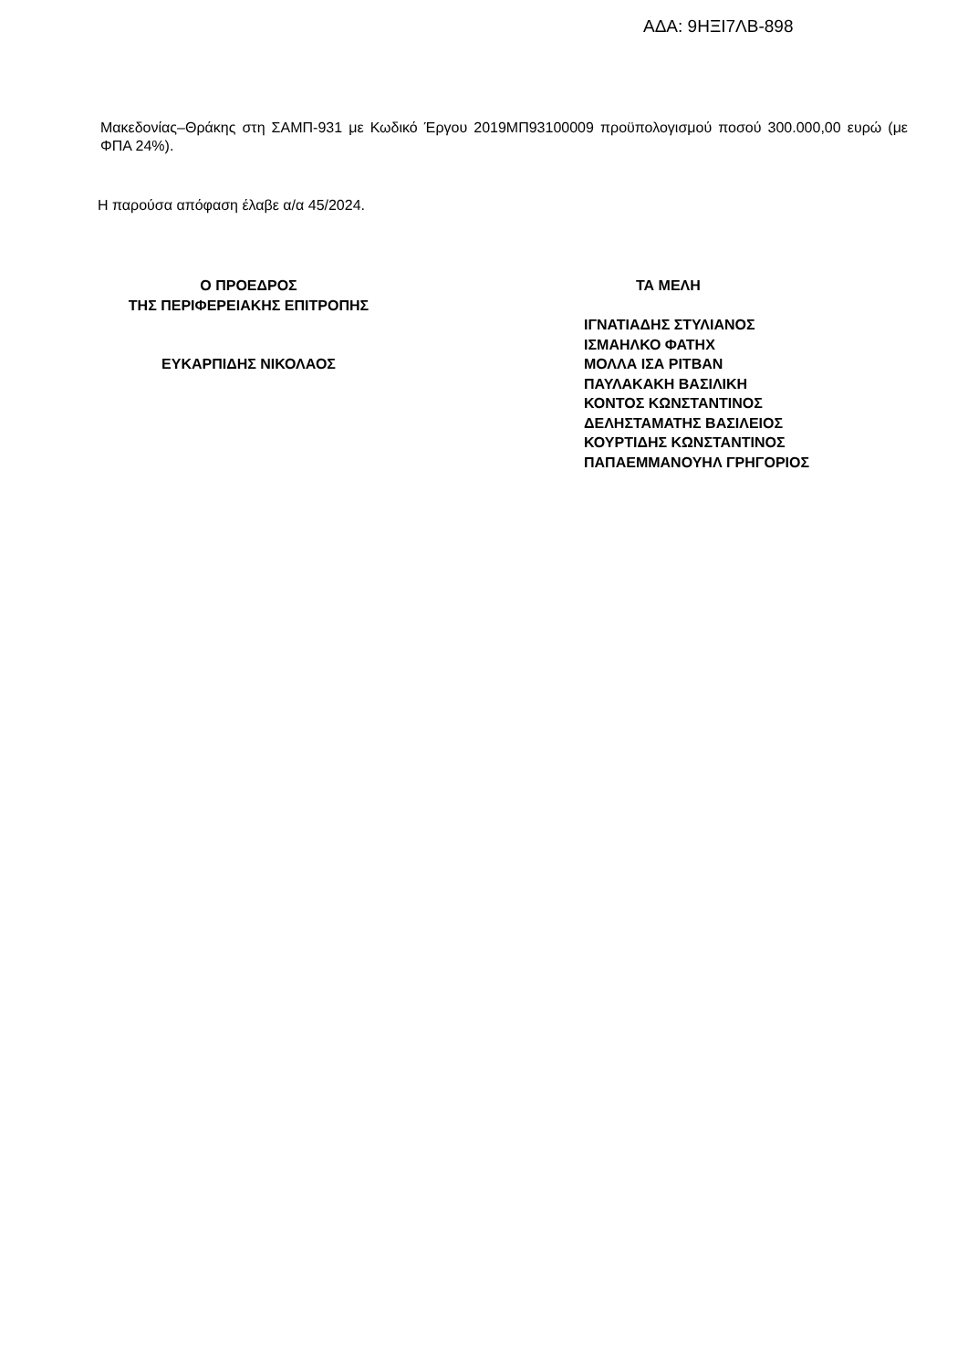ΑΔΑ: 9ΗΞΙ7ΛΒ-898
Μακεδονίας–Θράκης στη ΣΑΜΠ-931 με Κωδικό Έργου 2019ΜΠ93100009 προϋπολογισμού ποσού 300.000,00 ευρώ (με ΦΠΑ 24%).
Η παρούσα απόφαση έλαβε α/α 45/2024.
Ο ΠΡΟΕΔΡΟΣ
ΤΗΣ ΠΕΡΙΦΕΡΕΙΑΚΗΣ ΕΠΙΤΡΟΠΗΣ
ΕΥΚΑΡΠΙΔΗΣ ΝΙΚΟΛΑΟΣ
ΤΑ ΜΕΛΗ
ΙΓΝΑΤΙΑΔΗΣ ΣΤΥΛΙΑΝΟΣ
ΙΣΜΑΗΛΚΟ ΦΑΤΗΧ
ΜΟΛΛΑ ΙΣΑ ΡΙΤΒΑΝ
ΠΑΥΛΑΚΑΚΗ ΒΑΣΙΛΙΚΗ
ΚΟΝΤΟΣ ΚΩΝΣΤΑΝΤΙΝΟΣ
ΔΕΛΗΣΤΑΜΑΤΗΣ ΒΑΣΙΛΕΙΟΣ
ΚΟΥΡΤΙΔΗΣ ΚΩΝΣΤΑΝΤΙΝΟΣ
ΠΑΠΑΕΜΜΑΝΟΥΗΛ ΓΡΗΓΟΡΙΟΣ